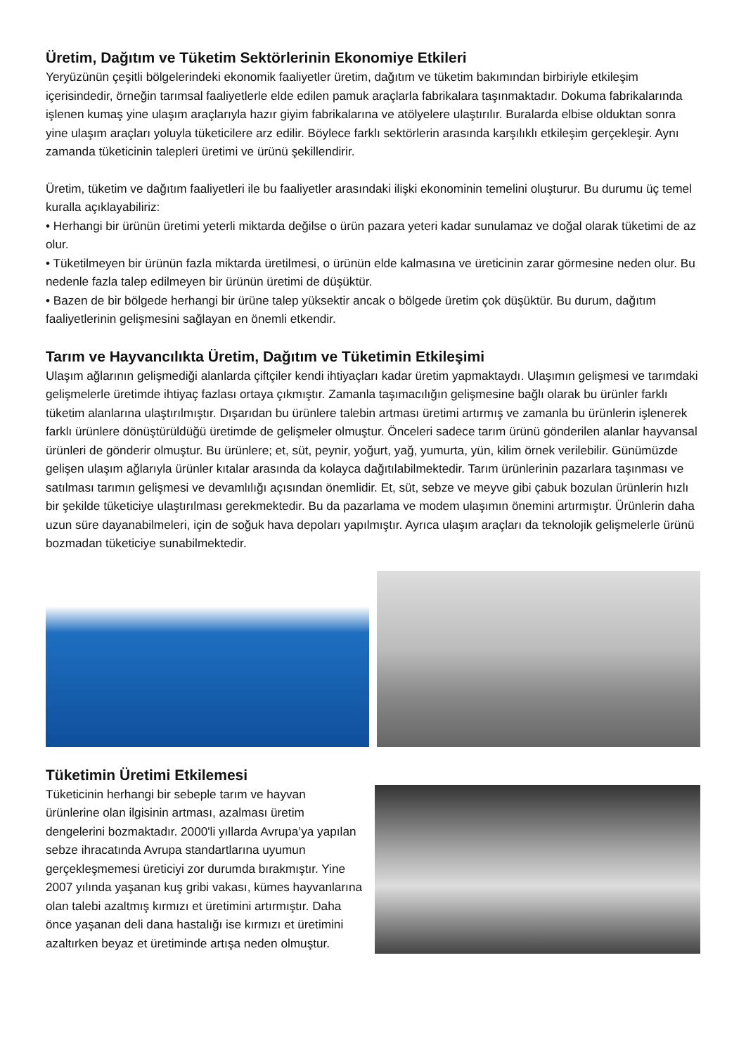Üretim, Dağıtım ve Tüketim Sektörlerinin Ekonomiye Etkileri
Yeryüzünün çeşitli bölgelerindeki ekonomik faaliyetler üretim, dağıtım ve tüketim bakımından birbiriyle etkileşim içerisindedir, örneğin tarımsal faaliyetlerle elde edilen pamuk araçlarla fabrikalara taşınmaktadır. Dokuma fabrikalarında işlenen kumaş yine ulaşım araçlarıyla hazır giyim fabrikalarına ve atölyelere ulaştırılır. Buralarda elbise olduktan sonra yine ulaşım araçları yoluyla tüketicilere arz edilir. Böylece farklı sektörlerin arasında karşılıklı etkileşim gerçekleşir. Aynı zamanda tüketicinin talepleri üretimi ve ürünü şekillendirir.
Üretim, tüketim ve dağıtım faaliyetleri ile bu faaliyetler arasındaki ilişki ekonominin temelini oluşturur. Bu durumu üç temel kuralla açıklayabiliriz:
• Herhangi bir ürünün üretimi yeterli miktarda değilse o ürün pazara yeteri kadar sunulamaz ve doğal olarak tüketimi de az olur.
• Tüketilmeyen bir ürünün fazla miktarda üretilmesi, o ürünün elde kalmasına ve üreticinin zarar görmesine neden olur. Bu nedenle fazla talep edilmeyen bir ürünün üretimi de düşüktür.
• Bazen de bir bölgede herhangi bir ürüne talep yüksektir ancak o bölgede üretim çok düşüktür. Bu durum, dağıtım faaliyetlerinin gelişmesini sağlayan en önemli etkendir.
Tarım ve Hayvancılıkta Üretim, Dağıtım ve Tüketimin Etkileşimi
Ulaşım ağlarının gelişmediği alanlarda çiftçiler kendi ihtiyaçları kadar üretim yapmaktaydı. Ulaşımın gelişmesi ve tarımdaki gelişmelerle üretimde ihtiyaç fazlası ortaya çıkmıştır. Zamanla taşımacılığın gelişmesine bağlı olarak bu ürünler farklı tüketim alanlarına ulaştırılmıştır. Dışarıdan bu ürünlere talebin artması üretimi artırmış ve zamanla bu ürünlerin işlenerek farklı ürünlere dönüştürüldüğü üretimde de gelişmeler olmuştur. Önceleri sadece tarım ürünü gönderilen alanlar hayvansal ürünleri de gönderir olmuştur. Bu ürünlere; et, süt, peynir, yoğurt, yağ, yumurta, yün, kilim örnek verilebilir. Günümüzde gelişen ulaşım ağlarıyla ürünler kıtalar arasında da kolayca dağıtılabilmektedir. Tarım ürünlerinin pazarlara taşınması ve satılması tarımın gelişmesi ve devamlılığı açısından önemlidir. Et, süt, sebze ve meyve gibi çabuk bozulan ürünlerin hızlı bir şekilde tüketiciye ulaştırılması gerekmektedir. Bu da pazarlama ve modem ulaşımın önemini artırmıştır. Ürünlerin daha uzun süre dayanabilmeleri, için de soğuk hava depoları yapılmıştır. Ayrıca ulaşım araçları da teknolojik gelişmelerle ürünü bozmadan tüketiciye sunabilmektedir.
Tüketimin Üretimi Etkilemesi
Tüketicinin herhangi bir sebeple tarım ve hayvan ürünlerine olan ilgisinin artması, azalması üretim dengelerini bozmaktadır. 2000'li yıllarda Avrupa’ya yapılan sebze ihracatında Avrupa standartlarına uyumun gerçekleşmemesi üreticiyi zor durumda bırakmıştır. Yine 2007 yılında yaşanan kuş gribi vakası, kümes hayvanlarına olan talebi azaltmış kırmızı et üretimini artırmıştır. Daha önce yaşanan deli dana hastalığı ise kırmızı et üretimini azaltırken beyaz et üretiminde artışa neden olmuştur.